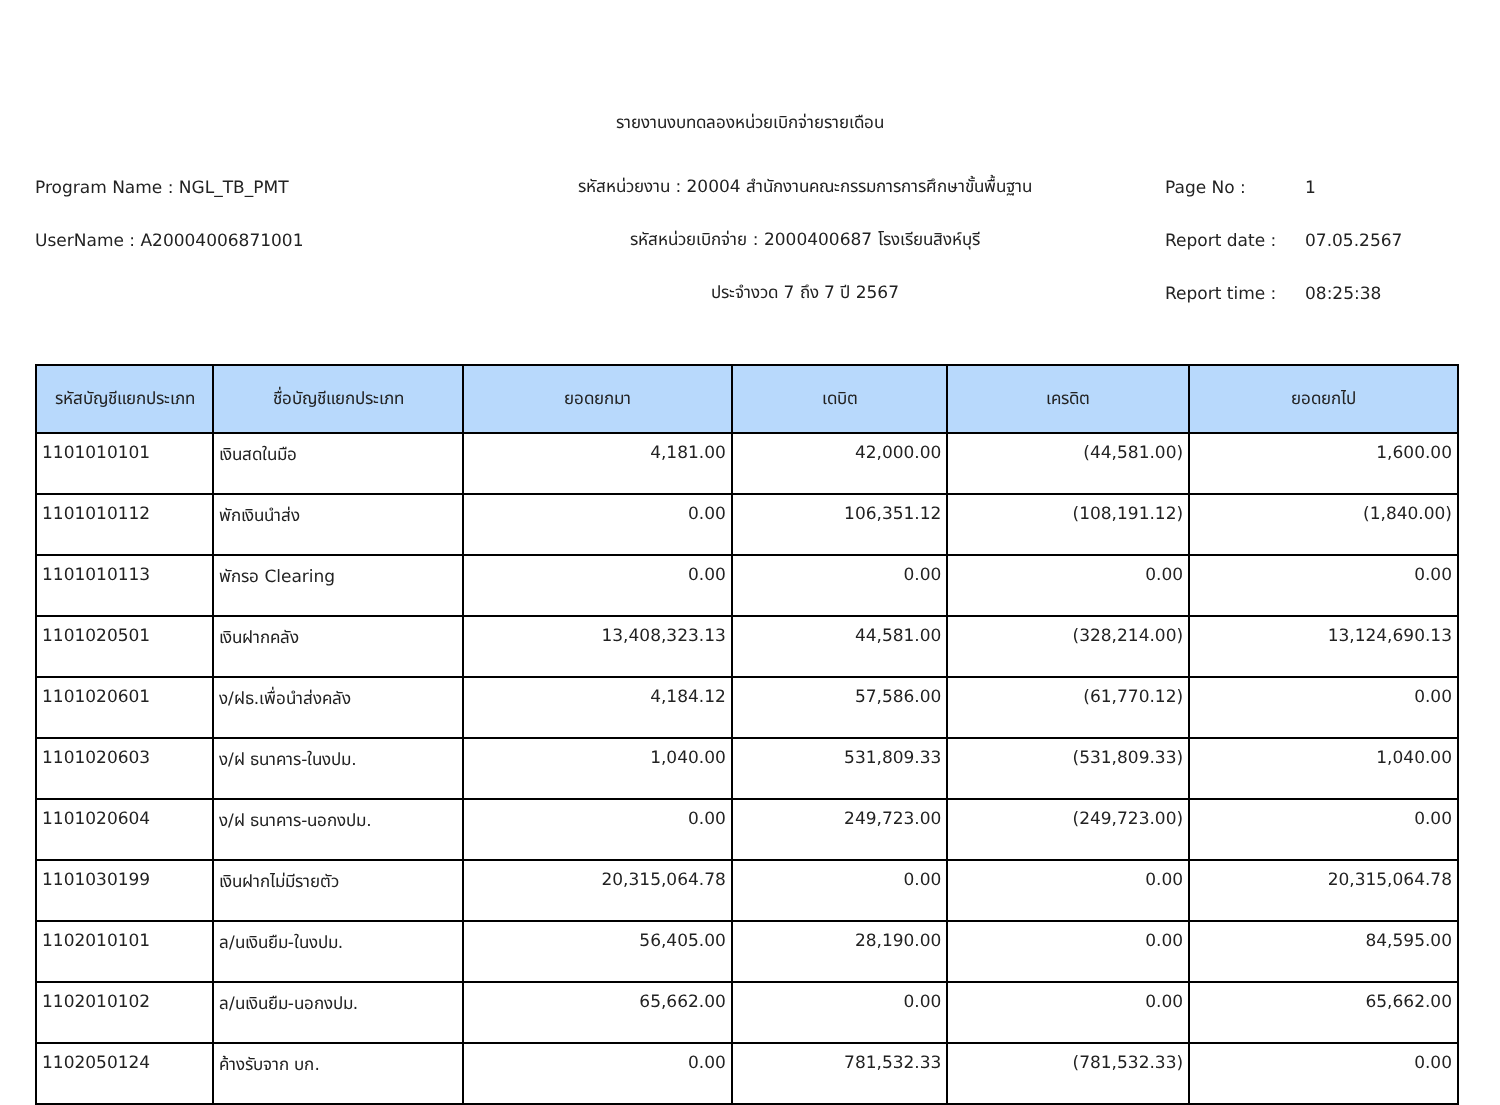รายงานงบทดลองหน่วยเบิกจ่ายรายเดือน
Program Name : NGL_TB_PMT รหัสหน่วยงาน : 20004 สำนักงานคณะกรรมการการศึกษาขั้นพื้นฐาน Page No : 1
UserName : A20004006871001 รหัสหน่วยเบิกจ่าย : 2000400687 โรงเรียนสิงห์บุรี Report date : 07.05.2567
ประจำงวด 7 ถึง 7 ปี 2567 Report time : 08:25:38
| รหัสบัญชีแยกประเภท | ชื่อบัญชีแยกประเภท | ยอดยกมา | เดบิต | เครดิต | ยอดยกไป |
| --- | --- | --- | --- | --- | --- |
| 1101010101 | เงินสดในมือ | 4,181.00 | 42,000.00 | (44,581.00) | 1,600.00 |
| 1101010112 | พักเงินนำส่ง | 0.00 | 106,351.12 | (108,191.12) | (1,840.00) |
| 1101010113 | พักรอ Clearing | 0.00 | 0.00 | 0.00 | 0.00 |
| 1101020501 | เงินฝากคลัง | 13,408,323.13 | 44,581.00 | (328,214.00) | 13,124,690.13 |
| 1101020601 | ง/ฝธ.เพื่อนำส่งคลัง | 4,184.12 | 57,586.00 | (61,770.12) | 0.00 |
| 1101020603 | ง/ฝ ธนาคาร-ในงปม. | 1,040.00 | 531,809.33 | (531,809.33) | 1,040.00 |
| 1101020604 | ง/ฝ ธนาคาร-นอกงปม. | 0.00 | 249,723.00 | (249,723.00) | 0.00 |
| 1101030199 | เงินฝากไม่มีรายตัว | 20,315,064.78 | 0.00 | 0.00 | 20,315,064.78 |
| 1102010101 | ล/นเงินยืม-ในงปม. | 56,405.00 | 28,190.00 | 0.00 | 84,595.00 |
| 1102010102 | ล/นเงินยืม-นอกงปม. | 65,662.00 | 0.00 | 0.00 | 65,662.00 |
| 1102050124 | ค้างรับจาก บก. | 0.00 | 781,532.33 | (781,532.33) | 0.00 |